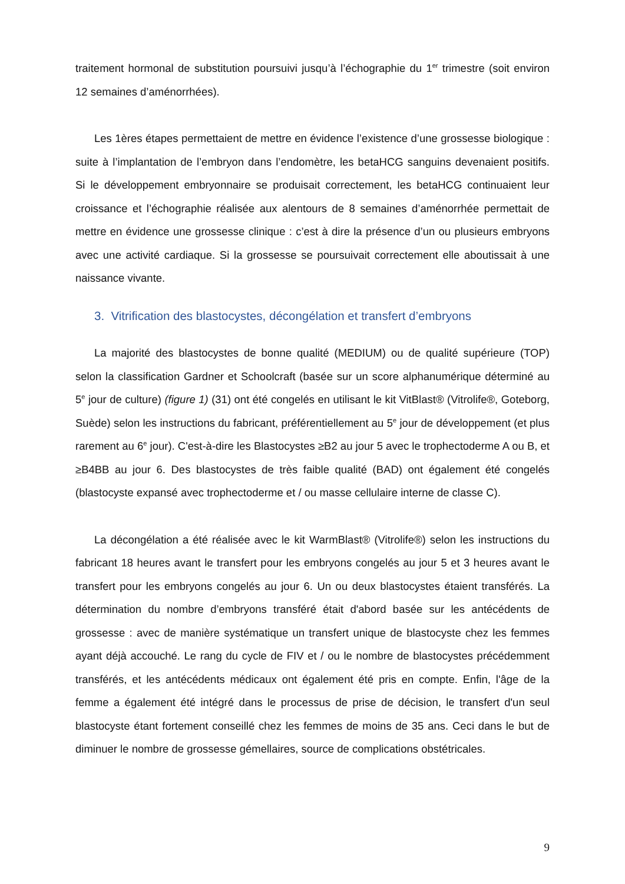traitement hormonal de substitution poursuivi jusqu’à l’échographie du 1<sup>er</sup> trimestre (soit environ 12 semaines d’aménorrhées).
Les 1ères étapes permettaient de mettre en évidence l’existence d’une grossesse biologique : suite à l’implantation de l’embryon dans l’endomètre, les betaHCG sanguins devenaient positifs. Si le développement embryonnaire se produisait correctement, les betaHCG continuaient leur croissance et l’échographie réalisée aux alentours de 8 semaines d’aménorrhée permettait de mettre en évidence une grossesse clinique : c’est à dire la présence d’un ou plusieurs embryons avec une activité cardiaque. Si la grossesse se poursuivait correctement elle aboutissait à une naissance vivante.
3. Vitrification des blastocystes, décongélation et transfert d’embryons
La majorité des blastocystes de bonne qualité (MEDIUM) ou de qualité supérieure (TOP) selon la classification Gardner et Schoolcraft (basée sur un score alphanumérique déterminé au 5<sup>e</sup> jour de culture) (figure 1) (31) ont été congelés en utilisant le kit VitBlast® (Vitrolife®, Goteborg, Suède) selon les instructions du fabricant, préférentiellement au 5<sup>e</sup> jour de développement (et plus rarement au 6<sup>e</sup> jour). C'est-à-dire les Blastocystes ≥B2 au jour 5 avec le trophectoderme A ou B, et ≥B4BB au jour 6. Des blastocystes de très faible qualité (BAD) ont également été congelés (blastocyste expansé avec trophectoderme et / ou masse cellulaire interne de classe C).
La décongélation a été réalisée avec le kit WarmBlast® (Vitrolife®) selon les instructions du fabricant 18 heures avant le transfert pour les embryons congelés au jour 5 et 3 heures avant le transfert pour les embryons congelés au jour 6. Un ou deux blastocystes étaient transférés. La détermination du nombre d’embryons transféré était d'abord basée sur les antécédents de grossesse : avec de manière systématique un transfert unique de blastocyste chez les femmes ayant déjà accouché. Le rang du cycle de FIV et / ou le nombre de blastocystes précédemment transférés, et les antécédents médicaux ont également été pris en compte. Enfin, l'âge de la femme a également été intégré dans le processus de prise de décision, le transfert d'un seul blastocyste étant fortement conseillé chez les femmes de moins de 35 ans. Ceci dans le but de diminuer le nombre de grossesse gémellaires, source de complications obstétricales.
9